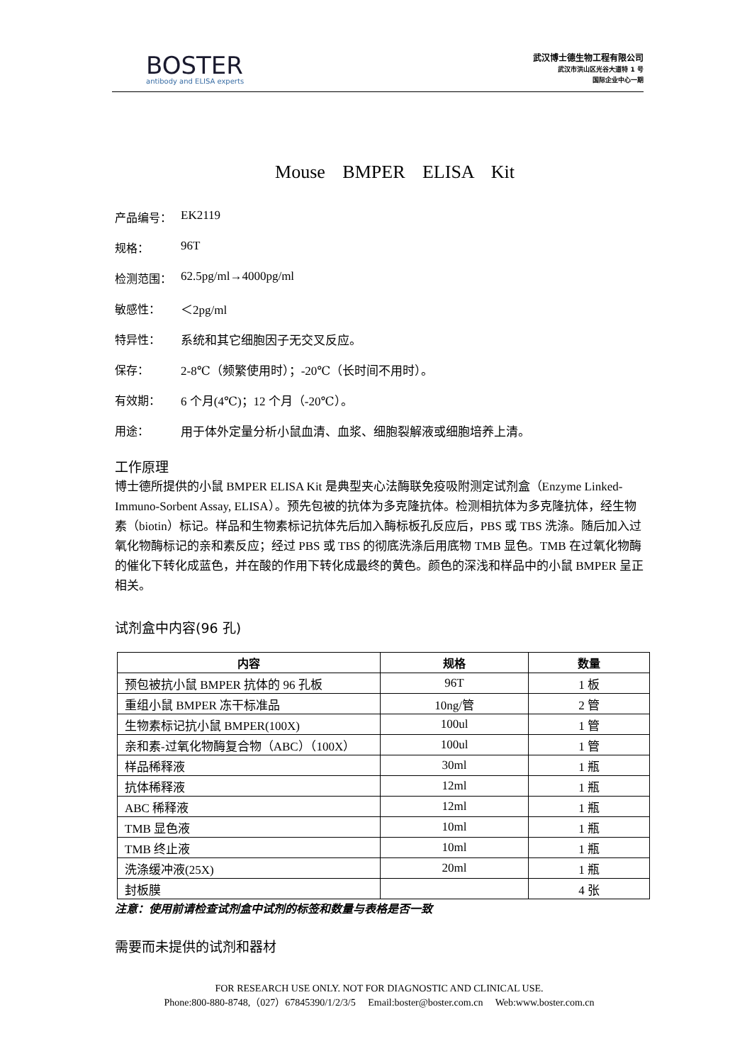BOSTER
antibody and ELISA experts
武汉博士德生物工程有限公司
武汉市洪山区光谷大道特 1 号
国际企业中心一期
Mouse BMPER ELISA Kit
产品编号： EK2119
规格： 96T
检测范围： 62.5pg/ml→4000pg/ml
敏感性： ＜2pg/ml
特异性： 系统和其它细胞因子无交叉反应。
保存： 2-8℃（频繁使用时）；-20℃（长时间不用时）。
有效期： 6 个月(4℃)；12 个月（-20℃）。
用途： 用于体外定量分析小鼠血清、血浆、细胞裂解液或细胞培养上清。
工作原理
博士德所提供的小鼠 BMPER ELISA Kit 是典型夹心法酶联免疫吸附测定试剂盒（Enzyme Linked-Immuno-Sorbent Assay, ELISA）。预先包被的抗体为多克隆抗体。检测相抗体为多克隆抗体，经生物素（biotin）标记。样品和生物素标记抗体先后加入酶标板孔反应后，PBS 或 TBS 洗涤。随后加入过氧化物酶标记的亲和素反应；经过 PBS 或 TBS 的彻底洗涤后用底物 TMB 显色。TMB 在过氧化物酶的催化下转化成蓝色，并在酸的作用下转化成最终的黄色。颜色的深浅和样品中的小鼠 BMPER 呈正相关。
试剂盒中内容(96 孔)
| 内容 | 规格 | 数量 |
| --- | --- | --- |
| 预包被抗小鼠 BMPER 抗体的 96 孔板 | 96T | 1 板 |
| 重组小鼠 BMPER 冻干标准品 | 10ng/管 | 2 管 |
| 生物素标记抗小鼠 BMPER(100X) | 100ul | 1 管 |
| 亲和素-过氧化物酶复合物（ABC）（100X） | 100ul | 1 管 |
| 样品稀释液 | 30ml | 1 瓶 |
| 抗体稀释液 | 12ml | 1 瓶 |
| ABC 稀释液 | 12ml | 1 瓶 |
| TMB 显色液 | 10ml | 1 瓶 |
| TMB 终止液 | 10ml | 1 瓶 |
| 洗涤缓冲液(25X) | 20ml | 1 瓶 |
| 封板膜 | | 4 张 |
注意：使用前请检查试剂盒中试剂的标签和数量与表格是否一致
需要而未提供的试剂和器材
FOR RESEARCH USE ONLY. NOT FOR DIAGNOSTIC AND CLINICAL USE.
Phone:800-880-8748,（027）67845390/1/2/3/5 Email:boster@boster.com.cn Web:www.boster.com.cn